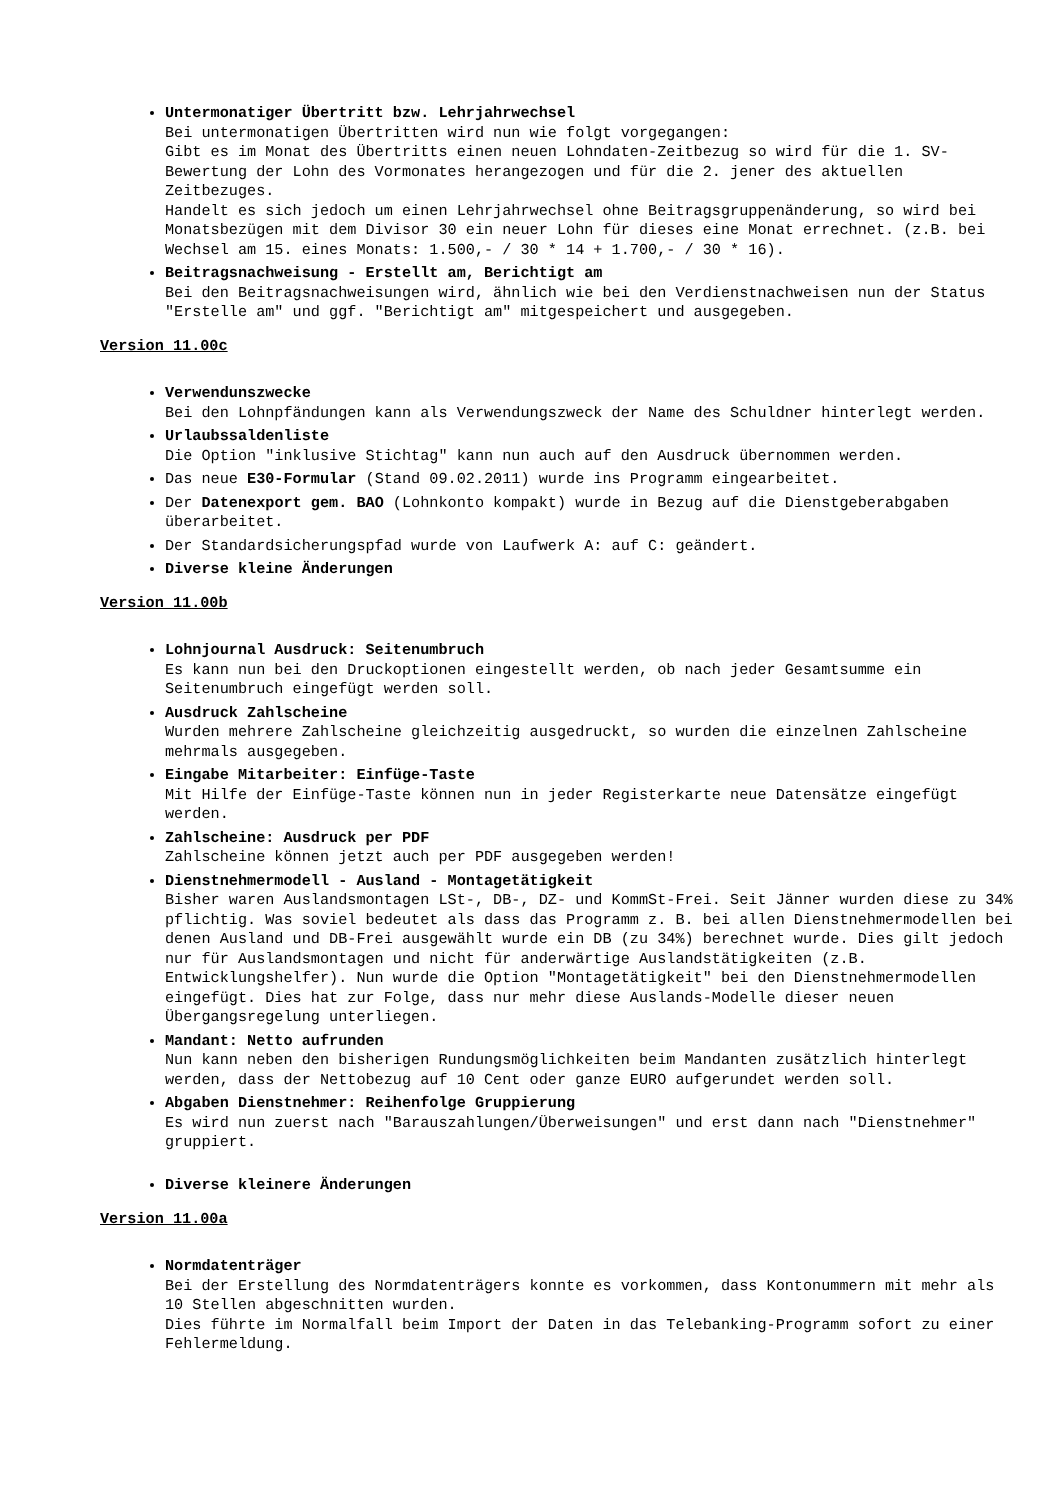Untermonatiger Übertritt bzw. Lehrjahrwechsel
Bei untermonatigen Übertritten wird nun wie folgt vorgegangen:
Gibt es im Monat des Übertritts einen neuen Lohndaten-Zeitbezug so wird für die 1. SV-Bewertung der Lohn des Vormonates herangezogen und für die 2. jener des aktuellen Zeitbezuges.
Handelt es sich jedoch um einen Lehrjahrwechsel ohne Beitragsgruppenänderung, so wird bei Monatsbezügen mit dem Divisor 30 ein neuer Lohn für dieses eine Monat errechnet. (z.B. bei Wechsel am 15. eines Monats: 1.500,- / 30 * 14 + 1.700,- / 30 * 16).
Beitragsnachweisung - Erstellt am, Berichtigt am
Bei den Beitragsnachweisungen wird, ähnlich wie bei den Verdienstnachweisen nun der Status "Erstelle am" und ggf. "Berichtigt am" mitgespeichert und ausgegeben.
Version 11.00c
Verwendunszwecke
Bei den Lohnpfändungen kann als Verwendungszweck der Name des Schuldner hinterlegt werden.
Urlaubssaldenliste
Die Option "inklusive Stichtag" kann nun auch auf den Ausdruck übernommen werden.
Das neue E30-Formular (Stand 09.02.2011) wurde ins Programm eingearbeitet.
Der Datenexport gem. BAO (Lohnkonto kompakt) wurde in Bezug auf die Dienstgeberabgaben überarbeitet.
Der Standardsicherungspfad wurde von Laufwerk A: auf C: geändert.
Diverse kleine Änderungen
Version 11.00b
Lohnjournal Ausdruck: Seitenumbruch
Es kann nun bei den Druckoptionen eingestellt werden, ob nach jeder Gesamtsumme ein Seitenumbruch eingefügt werden soll.
Ausdruck Zahlscheine
Wurden mehrere Zahlscheine gleichzeitig ausgedruckt, so wurden die einzelnen Zahlscheine mehrmals ausgegeben.
Eingabe Mitarbeiter: Einfüge-Taste
Mit Hilfe der Einfüge-Taste können nun in jeder Registerkarte neue Datensätze eingefügt werden.
Zahlscheine: Ausdruck per PDF
Zahlscheine können jetzt auch per PDF ausgegeben werden!
Dienstnehmermodell - Ausland - Montagetätigkeit
Bisher waren Auslandsmontagen LSt-, DB-, DZ- und KommSt-Frei. Seit Jänner wurden diese zu 34% pflichtig. Was soviel bedeutet als dass das Programm z. B. bei allen Dienstnehmermodellen bei denen Ausland und DB-Frei ausgewählt wurde ein DB (zu 34%) berechnet wurde. Dies gilt jedoch nur für Auslandsmontagen und nicht für anderwärtige Auslandstätigkeiten (z.B. Entwicklungshelfer). Nun wurde die Option "Montagetätigkeit" bei den Dienstnehmermodellen eingefügt. Dies hat zur Folge, dass nur mehr diese Auslands-Modelle dieser neuen Übergangsregelung unterliegen.
Mandant: Netto aufrunden
Nun kann neben den bisherigen Rundungsmöglichkeiten beim Mandanten zusätzlich hinterlegt werden, dass der Nettobezug auf 10 Cent oder ganze EURO aufgerundet werden soll.
Abgaben Dienstnehmer: Reihenfolge Gruppierung
Es wird nun zuerst nach "Barauszahlungen/Überweisungen" und erst dann nach "Dienstnehmer" gruppiert.
Diverse kleinere Änderungen
Version 11.00a
Normdatenträger
Bei der Erstellung des Normdatenträgers konnte es vorkommen, dass Kontonummern mit mehr als 10 Stellen abgeschnitten wurden.
Dies führte im Normalfall beim Import der Daten in das Telebanking-Programm sofort zu einer Fehlermeldung.